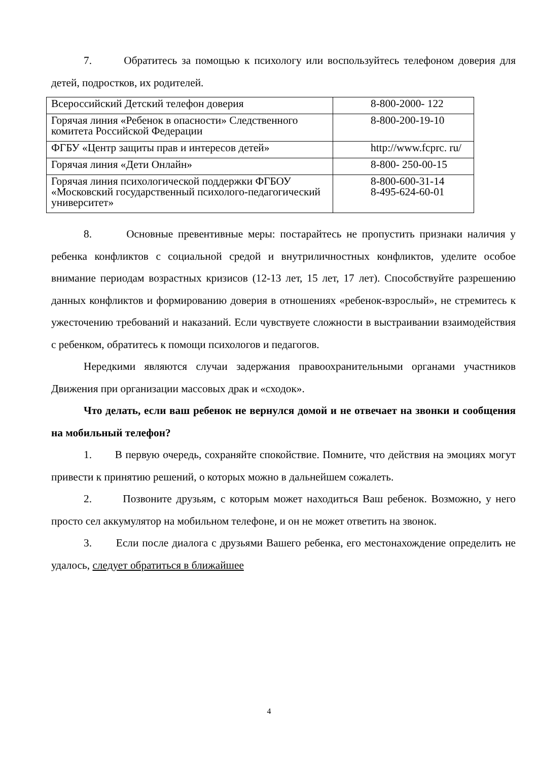7. Обратитесь за помощью к психологу или воспользуйтесь телефоном доверия для детей, подростков, их родителей.
| Всероссийский Детский телефон доверия | 8-800-2000- 122 |
| Горячая линия «Ребенок в опасности» Следственного комитета Российской Федерации | 8-800-200-19-10 |
| ФГБУ «Центр защиты прав и интересов детей» | http://www.fcprc. ru/ |
| Горячая линия «Дети Онлайн» | 8-800- 250-00-15 |
| Горячая линия психологической поддержки ФГБОУ «Московский государственный психолого-педагогический университет» | 8-800-600-31-14 8-495-624-60-01 |
8. Основные превентивные меры: постарайтесь не пропустить признаки наличия у ребенка конфликтов с социальной средой и внутриличностных конфликтов, уделите особое внимание периодам возрастных кризисов (12-13 лет, 15 лет, 17 лет). Способствуйте разрешению данных конфликтов и формированию доверия в отношениях «ребенок-взрослый», не стремитесь к ужесточению требований и наказаний. Если чувствуете сложности в выстраивании взаимодействия с ребенком, обратитесь к помощи психологов и педагогов.
Нередкими являются случаи задержания правоохранительными органами участников Движения при организации массовых драк и «сходок».
Что делать, если ваш ребенок не вернулся домой и не отвечает на звонки и сообщения на мобильный телефон?
1. В первую очередь, сохраняйте спокойствие. Помните, что действия на эмоциях могут привести к принятию решений, о которых можно в дальнейшем сожалеть.
2. Позвоните друзьям, с которым может находиться Ваш ребенок. Возможно, у него просто сел аккумулятор на мобильном телефоне, и он не может ответить на звонок.
3. Если после диалога с друзьями Вашего ребенка, его местонахождение определить не удалось, следует обратиться в ближайшее
4